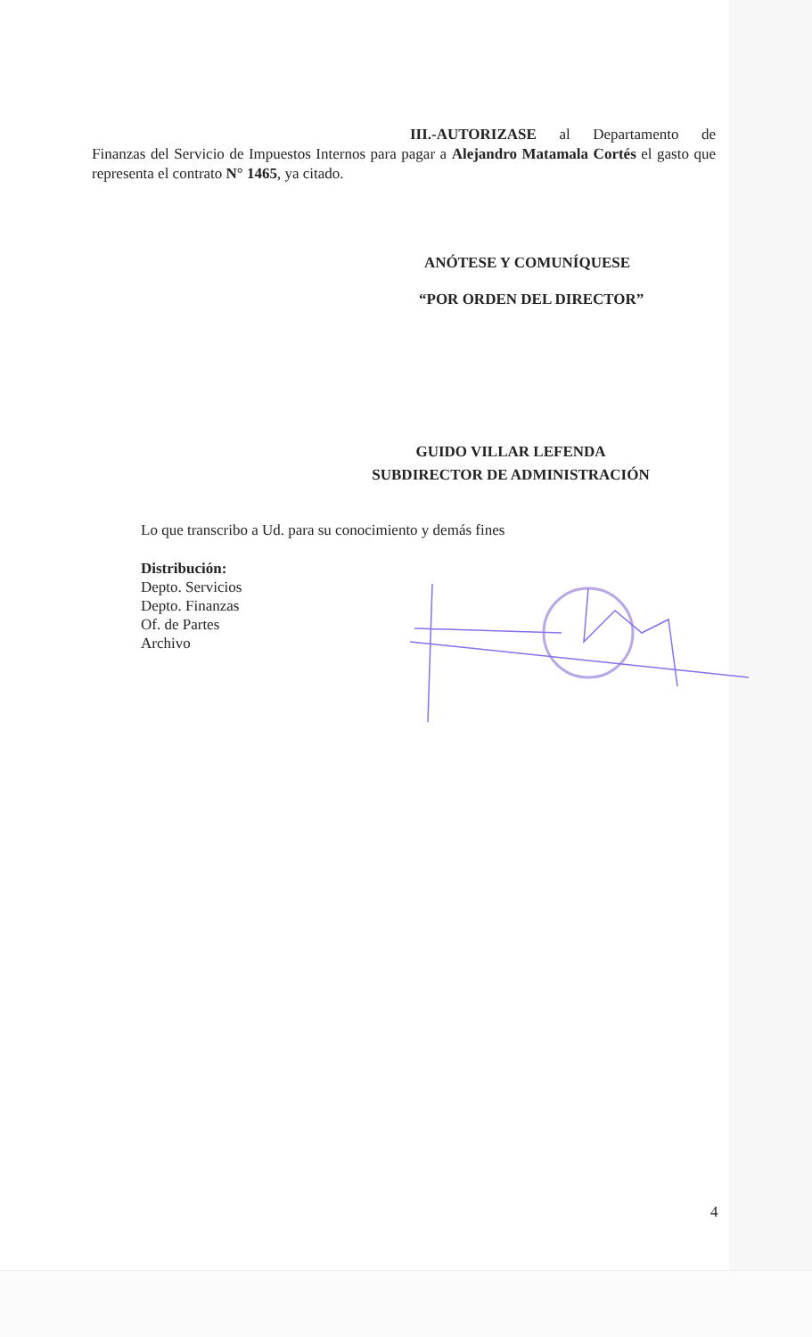III.-AUTORIZASE al Departamento de Finanzas del Servicio de Impuestos Internos para pagar a Alejandro Matamala Cortés el gasto que representa el contrato N° 1465, ya citado.
ANÓTESE Y COMUNÍQUESE
“POR ORDEN DEL DIRECTOR”
GUIDO VILLAR LEFENDA
SUBDIRECTOR DE ADMINISTRACIÓN
Lo que transcribo a Ud. para su conocimiento y demás fines
Distribución:
Depto. Servicios
Depto. Finanzas
Of. de Partes
Archivo
4